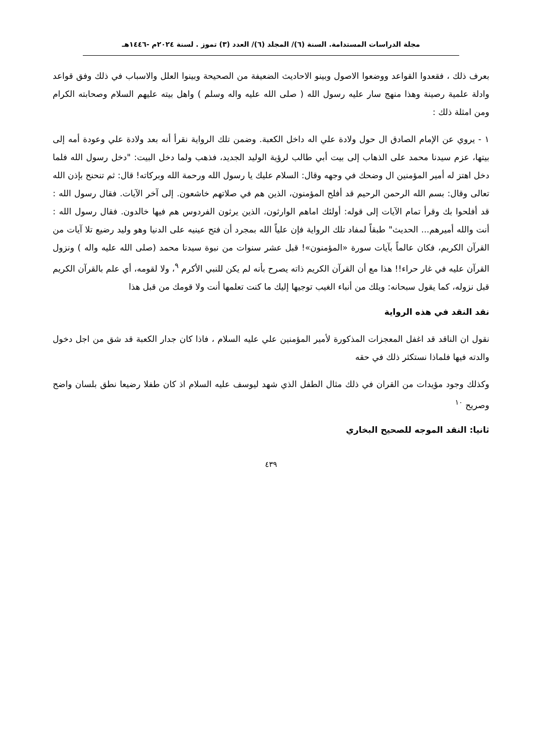مجلة الدراسات المستدامة. السنة (٦)/ المجلد (٦)/ العدد (٣) تموز . لسنة ٢٠٢٤م -١٤٤٦هـ
بعرف ذلك ، فقعدوا القواعد ووضعوا الاصول وبينو الاحاديث الضعيفة من الصحيحة وبينوا العلل والاسباب في ذلك وفق قواعد وادلة علمية رصينة وهذا منهج سار عليه رسول الله ( صلى الله عليه واله وسلم ) واهل بيته عليهم السلام وصحابته الكرام ومن امثلة ذلك :
١ - يروي عن الإمام الصادق ال حول ولادة علي اله داخل الكعبة. وضمن تلك الرواية نقرأ أنه بعد ولادة علي وعودة أمه إلى بيتها، عزم سيدنا محمد على الذهاب إلى بيت أبي طالب لرؤية الوليد الجديد، فذهب ولما دخل البيت: "دخل رسول الله فلما دخل اهتز له أمير المؤمنين ال وضحك في وجهه وقال: السلام عليك يا رسول الله ورحمة الله وبركاته! قال: ثم تنحنح بإذن الله تعالى وقال: بسم الله الرحمن الرحيم قد أفلح المؤمنون، الذين هم في صلاتهم خاشعون. إلى آخر الآيات. فقال رسول الله : قد أفلحوا بك وقرأ تمام الآيات إلى قوله: أولئك اماهم الوارثون، الذين يرثون الفردوس هم فيها خالدون. فقال رسول الله : أنت والله أميرهم... الحديث" طبقاً لمفاد تلك الرواية فإن علياً الله بمجرد أن فتح عينيه على الدنيا وهو وليد رضيع تلا آيات من القرآن الكريم، فكان عالماً بآيات سورة «المؤمنون»! قبل عشر سنوات من نبوة سيدنا محمد (صلى الله عليه واله ) ونزول القرآن عليه في غار حراء!! هذا مع أن القرآن الكريم ذاته يصرح بأنه لم يكن للنبي الأكرم <sup>٩</sup>، ولا لقومه، أي علم بالقرآن الكريم قبل نزوله، كما يقول سبحانه: ويلك من أنباء الغيب توجيها إليك ما كنت تعلمها أنت ولا قومك من قبل هذا
نقد النقد في هذه الرواية
نقول ان الناقد قد اغفل المعجزات المذكورة لأمير المؤمنين علي عليه السلام ، فاذا كان جدار الكعبة قد شق من اجل دخول والدته فيها فلماذا نستكثر ذلك في حقه
وكذلك وجود مؤيدات من القران في ذلك مثال الطفل الذي شهد ليوسف عليه السلام اذ كان طفلا رضيعا نطق بلسان واضح وصريح <sup>١٠</sup>
ثانيا: النقد الموجه للصحيح البخاري
٤٣٩